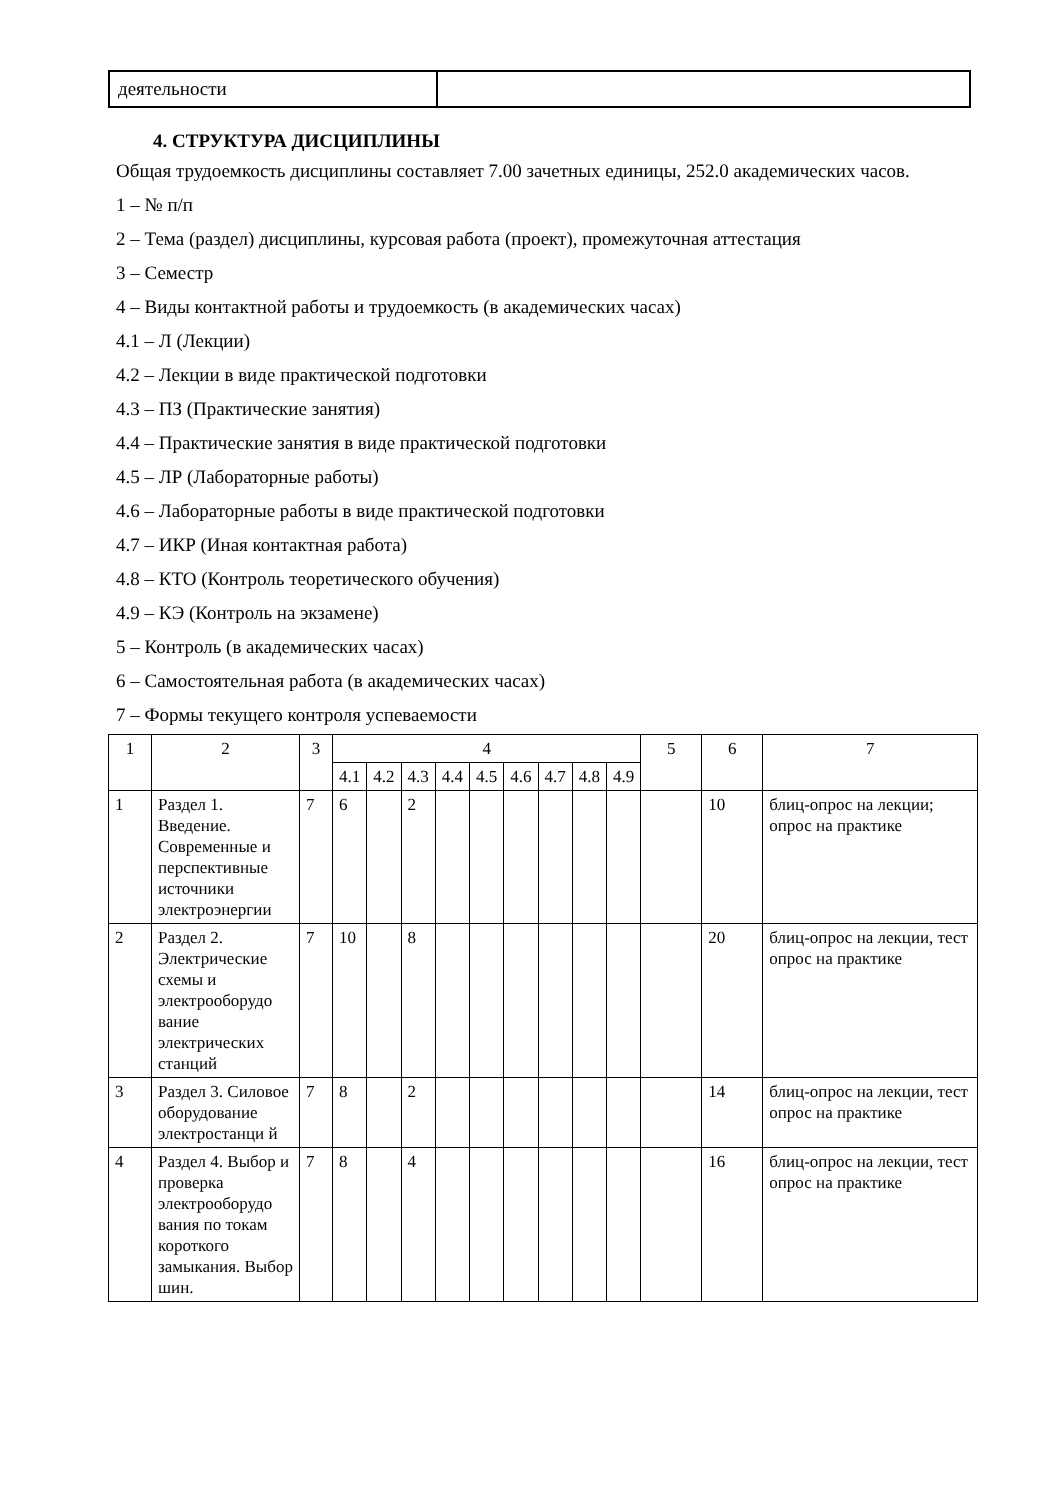| деятельности | |
4. СТРУКТУРА ДИСЦИПЛИНЫ
Общая трудоемкость дисциплины составляет 7.00 зачетных единицы, 252.0 академических часов.
1 – № п/п
2 – Тема (раздел) дисциплины, курсовая работа (проект), промежуточная аттестация
3 – Семестр
4 – Виды контактной работы и трудоемкость (в академических часах)
4.1 – Л (Лекции)
4.2 – Лекции в виде практической подготовки
4.3 – ПЗ (Практические занятия)
4.4 – Практические занятия в виде практической подготовки
4.5 – ЛР (Лабораторные работы)
4.6 – Лабораторные работы в виде практической подготовки
4.7 – ИКР (Иная контактная работа)
4.8 – КТО (Контроль теоретического обучения)
4.9 – КЭ (Контроль на экзамене)
5 – Контроль (в академических часах)
6 – Самостоятельная работа (в академических часах)
7 – Формы текущего контроля успеваемости
| 1 | 2 | 3 | 4 | | | | | | | | | 5 | 6 | 7 |
| --- | --- | --- | --- | --- | --- | --- | --- | --- | --- | --- | --- | --- | --- | --- |
| | | | 4.1 | 4.2 | 4.3 | 4.4 | 4.5 | 4.6 | 4.7 | 4.8 | 4.9 | | | |
| 1 | Раздел 1. Введение. Современные и перспективные источники электроэнергии | 7 | 6 | | 2 | | | | | | | | 10 | блиц-опрос на лекции; опрос на практике |
| 2 | Раздел 2. Электрические схемы и электрооборудо вание электрических станций | 7 | 10 | | 8 | | | | | | | | 20 | блиц-опрос на лекции, тест опрос на практике |
| 3 | Раздел 3. Силовое оборудование электростанци й | 7 | 8 | | 2 | | | | | | | | 14 | блиц-опрос на лекции, тест опрос на практике |
| 4 | Раздел 4. Выбор и проверка электрооборудо вания по токам короткого замыкания. Выбор шин. | 7 | 8 | | 4 | | | | | | | | 16 | блиц-опрос на лекции, тест опрос на практике |